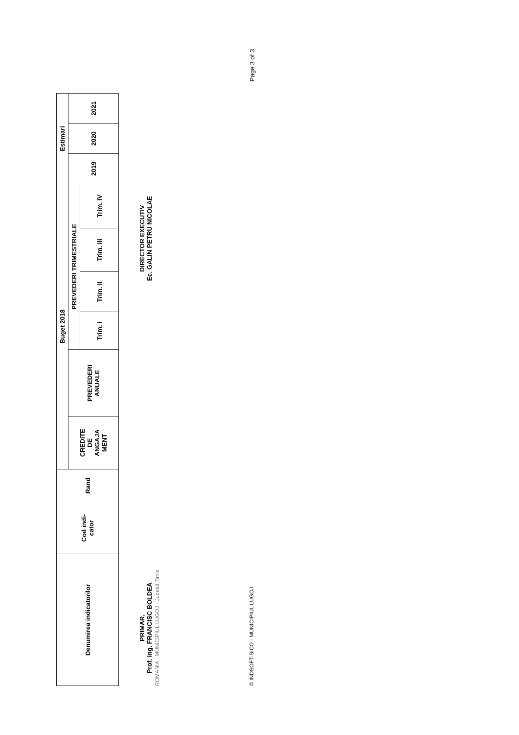| Denumirea indicatorilor | Cod indi- cator | Rand | Buget 2018 | | | | | | Estimari | | |
| --- | --- | --- | --- | --- | --- | --- | --- | --- | --- | --- | --- |
| | | | CREDITE DE ANGAJA MENT | PREVEDERI ANUALE | PREVEDERI TRIMESTRIALE | | | | 2019 | 2020 | 2021 |
| | | | | | Trim. I | Trim. II | Trim. III | Trim. IV | | | |
PRIMAR,
Prof. ing. FRANCISC BOLDEA
ROMANIA · MUNICIPIUL LUGOJ · Judetul Timis
DIRECTOR EXECUTIV
Ec. GALIN PETRU NICOLAE
© INDSOFT-SICO - MUNICIPIUL LUGOJ Page 3 of 3